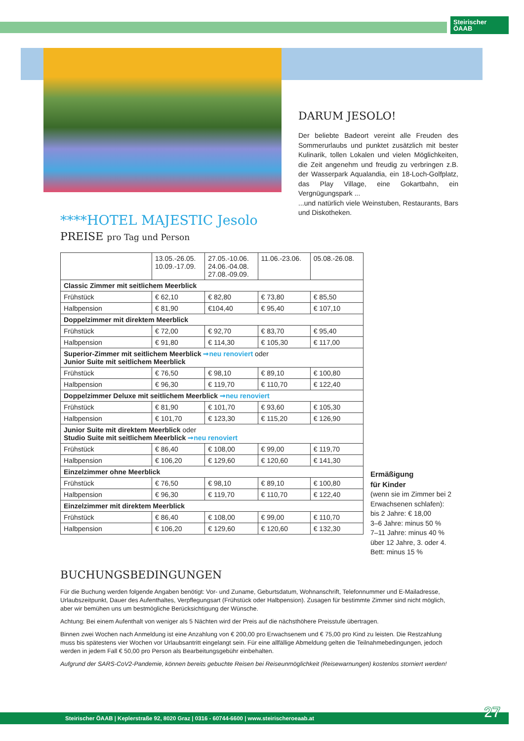Steirischer
ÖAAB
DARUM JESOLO!
Der beliebte Badeort vereint alle Freuden des Sommerurlaubs und punktet zusätzlich mit bester Kulinarik, tollen Lokalen und vielen Möglichkeiten, die Zeit angenehm und freudig zu verbringen z.B. der Wasserpark Aqualandia, ein 18-Loch-Golfplatz, das Play Village, eine Gokartbahn, ein Vergnügungspark ...
...und natürlich viele Weinstuben, Restaurants, Bars und Diskotheken.
****HOTEL MAJESTIC Jesolo
PREISE pro Tag und Person
| | 13.05.-26.05. 10.09.-17.09. | 27.05.-10.06. 24.06.-04.08. 27.08.-09.09. | 11.06.-23.06. | 05.08.-26.08. |
| Classic Zimmer mit seitlichem Meerblick | | | | |
| Frühstück | € 62,10 | € 82,80 | € 73,80 | € 85,50 |
| Halbpension | € 81,90 | €104,40 | € 95,40 | € 107,10 |
| Doppelzimmer mit direktem Meerblick | | | | |
| Frühstück | € 72,00 | € 92,70 | € 83,70 | € 95,40 |
| Halbpension | € 91,80 | € 114,30 | € 105,30 | € 117,00 |
| Superior-Zimmer mit seitlichem Meerblick ➞neu renoviert oder Junior Suite mit seitlichem Meerblick | | | | |
| Frühstück | € 76,50 | € 98,10 | € 89,10 | € 100,80 |
| Halbpension | € 96,30 | € 119,70 | € 110,70 | € 122,40 |
| Doppelzimmer Deluxe mit seitlichem Meerblick ➞neu renoviert | | | | |
| Frühstück | € 81,90 | € 101,70 | € 93,60 | € 105,30 |
| Halbpension | € 101,70 | € 123,30 | € 115,20 | € 126,90 |
| Junior Suite mit direktem Meerblick oder Studio Suite mit seitlichem Meerblick ➞neu renoviert | | | | |
| Frühstück | € 86,40 | € 108,00 | € 99,00 | € 119,70 |
| Halbpension | € 106,20 | € 129,60 | € 120,60 | € 141,30 |
| Einzelzimmer ohne Meerblick | | | | |
| Frühstück | € 76,50 | € 98,10 | € 89,10 | € 100,80 |
| Halbpension | € 96,30 | € 119,70 | € 110,70 | € 122,40 |
| Einzelzimmer mit direktem Meerblick | | | | |
| Frühstück | € 86,40 | € 108,00 | € 99,00 | € 110,70 |
| Halbpension | € 106,20 | € 129,60 | € 120,60 | € 132,30 |
Ermäßigung
für Kinder
(wenn sie im Zimmer bei 2 Erwachsenen schlafen):
bis 2 Jahre: € 18,00
3–6 Jahre: minus 50 %
7–11 Jahre: minus 40 %
über 12 Jahre, 3. oder 4. Bett: minus 15 %
BUCHUNGSBEDINGUNGEN
Für die Buchung werden folgende Angaben benötigt: Vor- und Zuname, Geburtsdatum, Wohnanschrift, Telefonnummer und E-Mailadresse, Urlaubszeitpunkt, Dauer des Aufenthaltes, Verpflegungsart (Frühstück oder Halbpension). Zusagen für bestimmte Zimmer sind nicht möglich, aber wir bemühen uns um bestmögliche Berücksichtigung der Wünsche.
Achtung: Bei einem Aufenthalt von weniger als 5 Nächten wird der Preis auf die nächsthöhere Preisstufe übertragen.
Binnen zwei Wochen nach Anmeldung ist eine Anzahlung von € 200,00 pro Erwachsenem und € 75,00 pro Kind zu leisten. Die Restzahlung muss bis spätestens vier Wochen vor Urlaubsantritt eingelangt sein. Für eine allfällige Abmeldung gelten die Teilnahmebedingungen, jedoch werden in jedem Fall € 50,00 pro Person als Bearbeitungsgebühr einbehalten.
Aufgrund der SARS-CoV2-Pandemie, können bereits gebuchte Reisen bei Reiseunmöglichkeit (Reisewarnungen) kostenlos storniert werden!
Steirischer ÖAAB | Keplerstraße 92, 8020 Graz | 0316 - 60744-6600 | www.steirischeroeaab.at 27